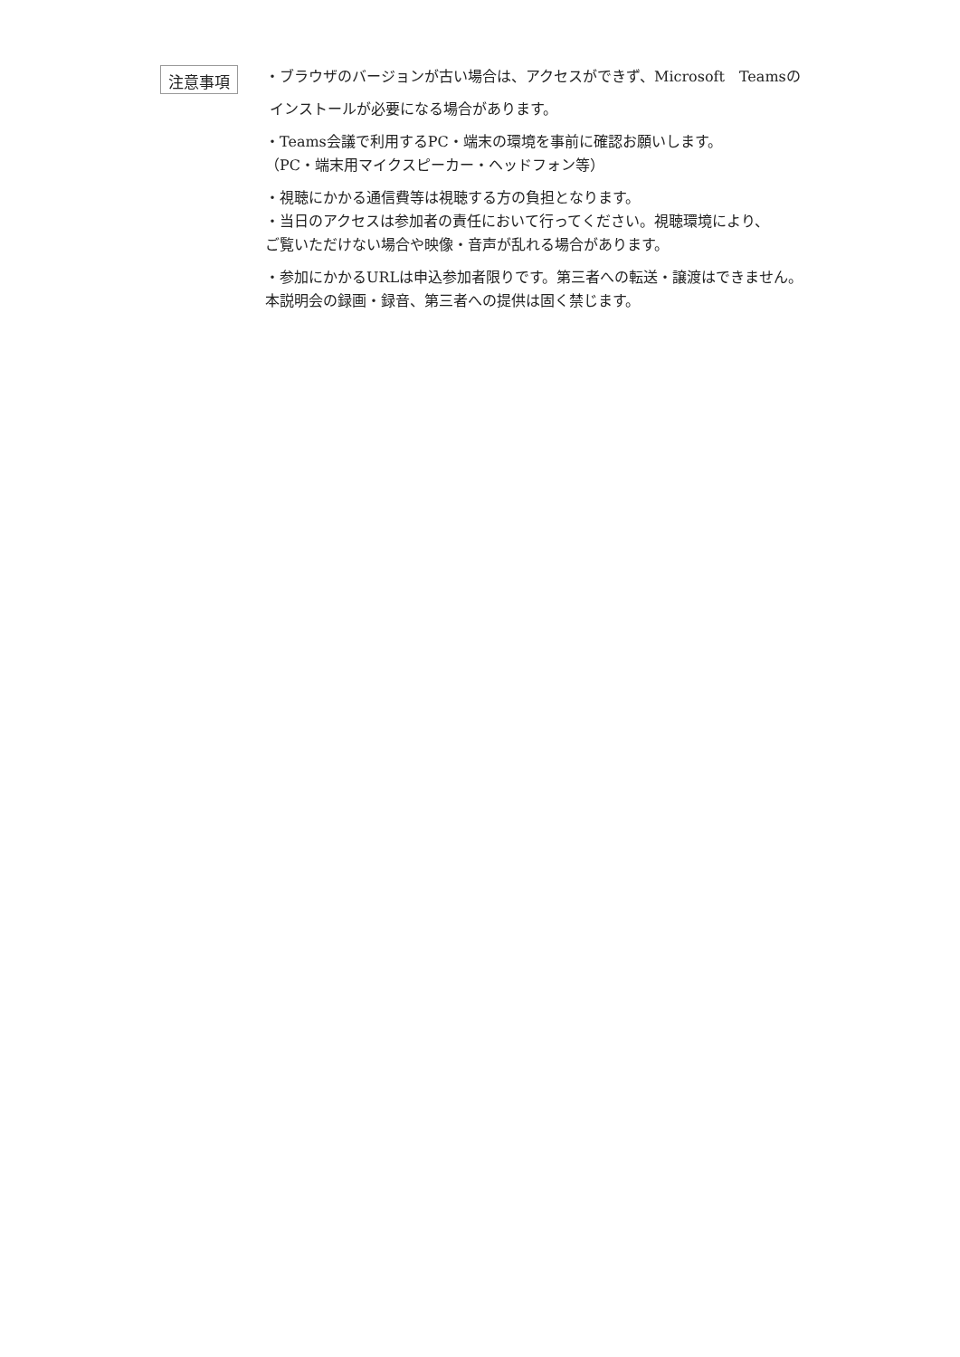注意事項
・ブラウザのバージョンが古い場合は、アクセスができず、Microsoft　Teamsの
インストールが必要になる場合があります。
・Teams会議で利用するPC・端末の環境を事前に確認お願いします。
（PC・端末用マイクスピーカー・ヘッドフォン等）
・視聴にかかる通信費等は視聴する方の負担となります。
・当日のアクセスは参加者の責任において行ってください。視聴環境により、
ご覧いただけない場合や映像・音声が乱れる場合があります。
・参加にかかるURLは申込参加者限りです。第三者への転送・譲渡はできません。
本説明会の録画・録音、第三者への提供は固く禁じます。